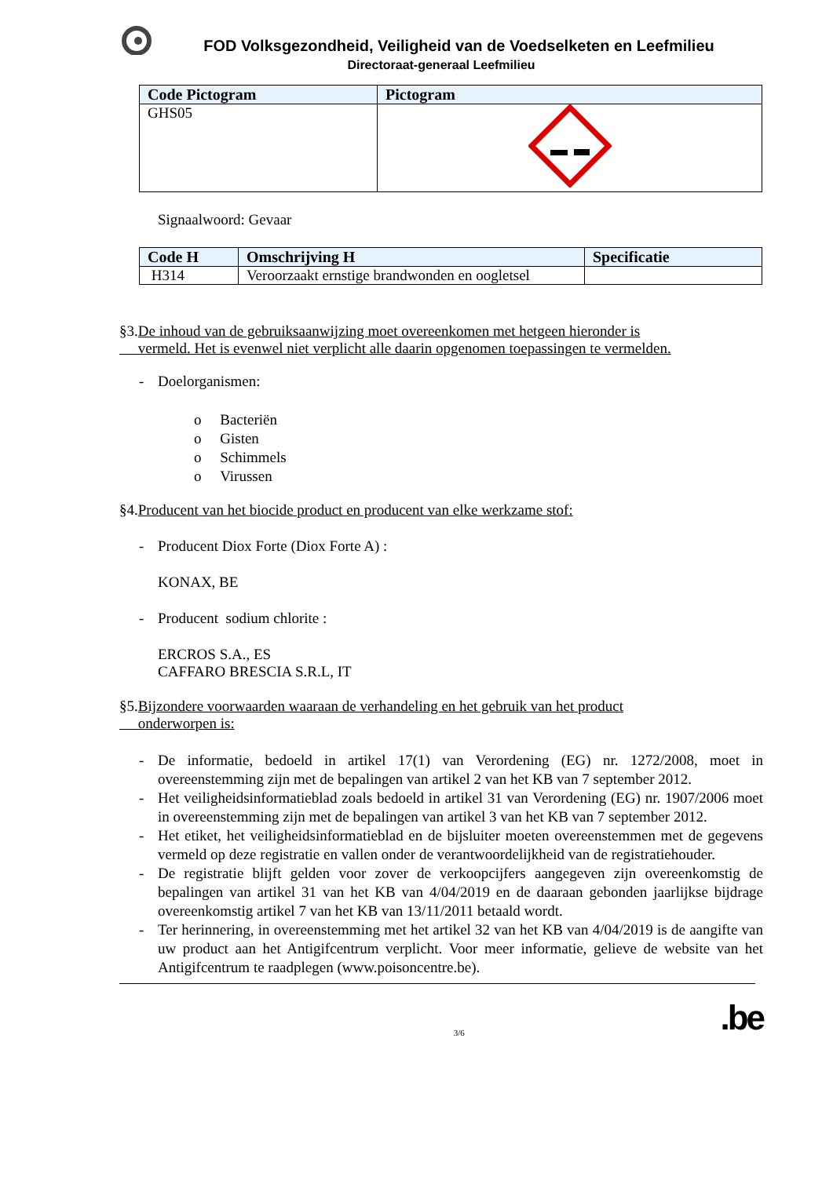FOD Volksgezondheid, Veiligheid van de Voedselketen en Leefmilieu
Directoraat-generaal Leefmilieu
| Code Pictogram | Pictogram |
| --- | --- |
| GHS05 | |
Signaalwoord: Gevaar
| Code H | Omschrijving H | Specificatie |
| --- | --- | --- |
| H314 | Veroorzaakt ernstige brandwonden en oogletsel | |
§3.De inhoud van de gebruiksaanwijzing moet overeenkomen met hetgeen hieronder is
vermeld. Het is evenwel niet verplicht alle daarin opgenomen toepassingen te vermelden.
- Doelorganismen:
o Bacteriën
o Gisten
o Schimmels
o Virussen
§4.Producent van het biocide product en producent van elke werkzame stof:
- Producent Diox Forte (Diox Forte A) :
KONAX, BE
- Producent sodium chlorite :
ERCROS S.A., ES
CAFFARO BRESCIA S.R.L, IT
§5.Bijzondere voorwaarden waaraan de verhandeling en het gebruik van het product
onderworpen is:
- De informatie, bedoeld in artikel 17(1) van Verordening (EG) nr. 1272/2008, moet in overeenstemming zijn met de bepalingen van artikel 2 van het KB van 7 september 2012.
- Het veiligheidsinformatieblad zoals bedoeld in artikel 31 van Verordening (EG) nr. 1907/2006 moet in overeenstemming zijn met de bepalingen van artikel 3 van het KB van 7 september 2012.
- Het etiket, het veiligheidsinformatieblad en de bijsluiter moeten overeenstemmen met de gegevens vermeld op deze registratie en vallen onder de verantwoordelijkheid van de registratiehouder.
- De registratie blijft gelden voor zover de verkoopcijfers aangegeven zijn overeenkomstig de bepalingen van artikel 31 van het KB van 4/04/2019 en de daaraan gebonden jaarlijkse bijdrage overeenkomstig artikel 7 van het KB van 13/11/2011 betaald wordt.
- Ter herinnering, in overeenstemming met het artikel 32 van het KB van 4/04/2019 is de aangifte van uw product aan het Antigifcentrum verplicht. Voor meer informatie, gelieve de website van het Antigifcentrum te raadplegen (www.poisoncentre.be).
3/6.be